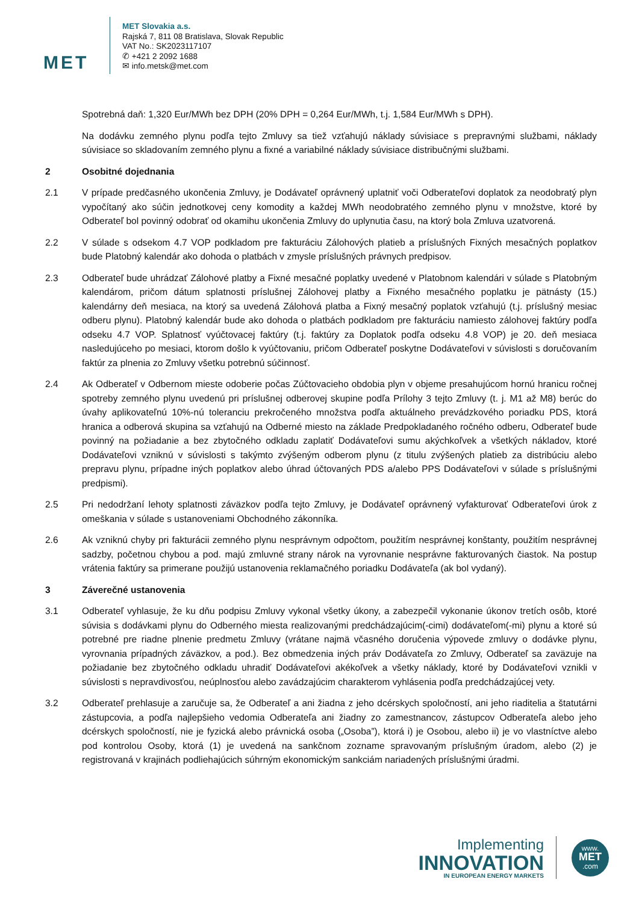MET
MET Slovakia a.s.
Rajská 7, 811 08 Bratislava, Slovak Republic
VAT No.: SK2023117107
✆ +421 2 2092 1688
✉ info.metsk@met.com
Spotrebná daň: 1,320 Eur/MWh bez DPH (20% DPH = 0,264 Eur/MWh, t.j. 1,584 Eur/MWh s DPH).
Na dodávku zemného plynu podľa tejto Zmluvy sa tiež vzťahujú náklady súvisiace s prepravnými službami, náklady súvisiace so skladovaním zemného plynu a fixné a variabilné náklady súvisiace distribučnými službami.
2 Osobitné dojednania
2.1 V prípade predčasného ukončenia Zmluvy, je Dodávateľ oprávnený uplatniť voči Odberateľovi doplatok za neodobratý plyn vypočítaný ako súčin jednotkovej ceny komodity a každej MWh neodobratého zemného plynu v množstve, ktoré by Odberateľ bol povinný odobrať od okamihu ukončenia Zmluvy do uplynutia času, na ktorý bola Zmluva uzatvorená.
2.2 V súlade s odsekom 4.7 VOP podkladom pre fakturáciu Zálohových platieb a príslušných Fixných mesačných poplatkov bude Platobný kalendár ako dohoda o platbách v zmysle príslušných právnych predpisov.
2.3 Odberateľ bude uhrádzať Zálohové platby a Fixné mesačné poplatky uvedené v Platobnom kalendári v súlade s Platobným kalendárom, pričom dátum splatnosti príslušnej Zálohovej platby a Fixného mesačného poplatku je pätnásty (15.) kalendárny deň mesiaca, na ktorý sa uvedená Zálohová platba a Fixný mesačný poplatok vzťahujú (t.j. príslušný mesiac odberu plynu). Platobný kalendár bude ako dohoda o platbách podkladom pre fakturáciu namiesto zálohovej faktúry podľa odseku 4.7 VOP. Splatnosť vyúčtovacej faktúry (t.j. faktúry za Doplatok podľa odseku 4.8 VOP) je 20. deň mesiaca nasledujúceho po mesiaci, ktorom došlo k vyúčtovaniu, pričom Odberateľ poskytne Dodávateľovi v súvislosti s doručovaním faktúr za plnenia zo Zmluvy všetku potrebnú súčinnosť.
2.4 Ak Odberateľ v Odbernom mieste odoberie počas Zúčtovacieho obdobia plyn v objeme presahujúcom hornú hranicu ročnej spotreby zemného plynu uvedenú pri príslušnej odberovej skupine podľa Prílohy 3 tejto Zmluvy (t. j. M1 až M8) berúc do úvahy aplikovateľnú 10%-nú toleranciu prekročeného množstva podľa aktuálneho prevádzkového poriadku PDS, ktorá hranica a odberová skupina sa vzťahujú na Odberné miesto na základe Predpokladaného ročného odberu, Odberateľ bude povinný na požiadanie a bez zbytočného odkladu zaplatiť Dodávateľovi sumu akýchkoľvek a všetkých nákladov, ktoré Dodávateľovi vzniknú v súvislosti s takýmto zvýšeným odberom plynu (z titulu zvýšených platieb za distribúciu alebo prepravu plynu, prípadne iných poplatkov alebo úhrad účtovaných PDS a/alebo PPS Dodávateľovi v súlade s príslušnými predpismi).
2.5 Pri nedodržaní lehoty splatnosti záväzkov podľa tejto Zmluvy, je Dodávateľ oprávnený vyfakturovať Odberateľovi úrok z omeškania v súlade s ustanoveniami Obchodného zákonníka.
2.6 Ak vzniknú chyby pri fakturácii zemného plynu nesprávnym odpočtom, použitím nesprávnej konštanty, použitím nesprávnej sadzby, početnou chybou a pod. majú zmluvné strany nárok na vyrovnanie nesprávne fakturovaných čiastok. Na postup vrátenia faktúry sa primerane použijú ustanovenia reklamačného poriadku Dodávateľa (ak bol vydaný).
3 Záverečné ustanovenia
3.1 Odberateľ vyhlasuje, že ku dňu podpisu Zmluvy vykonal všetky úkony, a zabezpečil vykonanie úkonov tretích osôb, ktoré súvisia s dodávkami plynu do Odberného miesta realizovanými predchádzajúcim(-cimi) dodávateľom(-mi) plynu a ktoré sú potrebné pre riadne plnenie predmetu Zmluvy (vrátane najmä včasného doručenia výpovede zmluvy o dodávke plynu, vyrovnania prípadných záväzkov, a pod.). Bez obmedzenia iných práv Dodávateľa zo Zmluvy, Odberateľ sa zaväzuje na požiadanie bez zbytočného odkladu uhradiť Dodávateľovi akékoľvek a všetky náklady, ktoré by Dodávateľovi vznikli v súvislosti s nepravdivosťou, neúplnosťou alebo zavádzajúcim charakterom vyhlásenia podľa predchádzajúcej vety.
3.2 Odberateľ prehlasuje a zaručuje sa, že Odberateľ a ani žiadna z jeho dcérskych spoločností, ani jeho riaditelia a štatutárni zástupcovia, a podľa najlepšieho vedomia Odberateľa ani žiadny zo zamestnancov, zástupcov Odberateľa alebo jeho dcérskych spoločností, nie je fyzická alebo právnická osoba („Osoba”), ktorá i) je Osobou, alebo ii) je vo vlastníctve alebo pod kontrolou Osoby, ktorá (1) je uvedená na sankčnom zozname spravovaným príslušným úradom, alebo (2) je registrovaná v krajinách podliehajúcich súhrným ekonomickým sankciám nariadených príslušnými úradmi.
Implementing
INNOVATION
IN EUROPEAN ENERGY MARKETS
www.
MET
.com